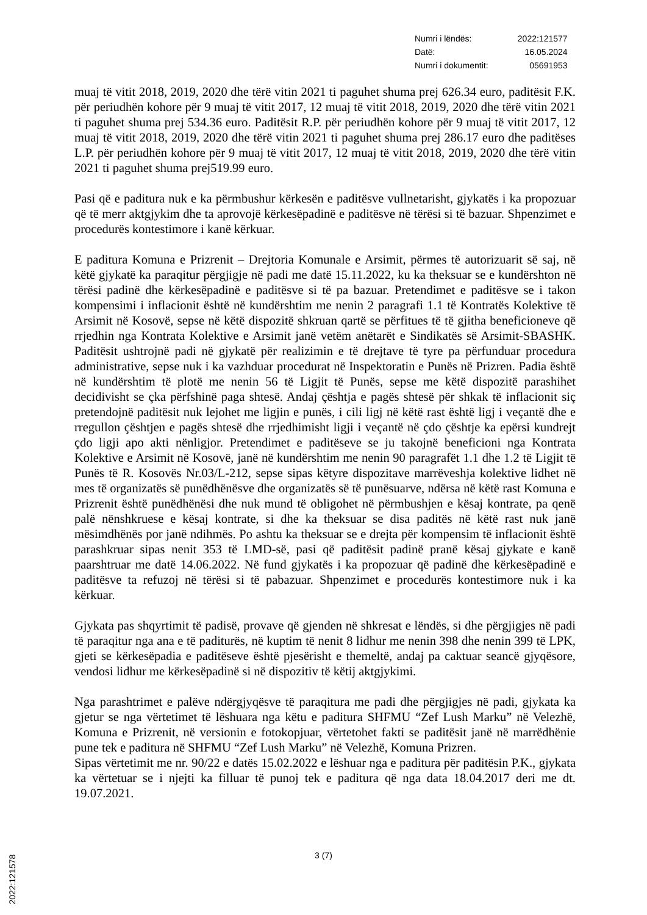| Numri i lëndës: | 2022:121577 |
| Datë: | 16.05.2024 |
| Numri i dokumentit: | 05691953 |
muaj të vitit 2018, 2019, 2020 dhe tërë vitin 2021 ti paguhet shuma prej 626.34 euro, paditësit F.K. për periudhën kohore për 9 muaj të vitit 2017, 12 muaj të vitit 2018, 2019, 2020 dhe tërë vitin 2021 ti paguhet shuma prej 534.36 euro. Paditësit R.P. për periudhën kohore për 9 muaj të vitit 2017, 12 muaj të vitit 2018, 2019, 2020 dhe tërë vitin 2021 ti paguhet shuma prej 286.17 euro dhe paditëses L.P. për periudhën kohore për 9 muaj të vitit 2017, 12 muaj të vitit 2018, 2019, 2020 dhe tërë vitin 2021 ti paguhet shuma prej519.99 euro.
Pasi që e paditura nuk e ka përmbushur kërkesën e paditësve vullnetarisht, gjykatës i ka propozuar që të merr aktgjykim dhe ta aprovojë kërkesëpadinë e paditësve në tërësi si të bazuar. Shpenzimet e procedurës kontestimore i kanë kërkuar.
E paditura Komuna e Prizrenit – Drejtoria Komunale e Arsimit, përmes të autorizuarit së saj, në këtë gjykatë ka paraqitur përgjigje në padi me datë 15.11.2022, ku ka theksuar se e kundërshton në tërësi padinë dhe kërkesëpadinë e paditësve si të pa bazuar. Pretendimet e paditësve se i takon kompensimi i inflacionit është në kundërshtim me nenin 2 paragrafi 1.1 të Kontratës Kolektive të Arsimit në Kosovë, sepse në këtë dispozitë shkruan qartë se përfitues të të gjitha beneficioneve që rrjedhin nga Kontrata Kolektive e Arsimit janë vetëm anëtarët e Sindikatës së Arsimit-SBASHK. Paditësit ushtrojnë padi në gjykatë për realizimin e të drejtave të tyre pa përfunduar procedura administrative, sepse nuk i ka vazhduar procedurat në Inspektoratin e Punës në Prizren. Padia është në kundërshtim të plotë me nenin 56 të Ligjit të Punës, sepse me këtë dispozitë parashihet decidivisht se çka përfshinë paga shtesë. Andaj çështja e pagës shtesë për shkak të inflacionit siç pretendojnë paditësit nuk lejohet me ligjin e punës, i cili ligj në këtë rast është ligj i veçantë dhe e rregullon çështjen e pagës shtesë dhe rrjedhimisht ligji i veçantë në çdo çështje ka epërsi kundrejt çdo ligji apo akti nënligjor. Pretendimet e paditëseve se ju takojnë beneficioni nga Kontrata Kolektive e Arsimit në Kosovë, janë në kundërshtim me nenin 90 paragrafët 1.1 dhe 1.2 të Ligjit të Punës të R. Kosovës Nr.03/L-212, sepse sipas këtyre dispozitave marrëveshja kolektive lidhet në mes të organizatës së punëdhënësve dhe organizatës së të punësuarve, ndërsa në këtë rast Komuna e Prizrenit është punëdhënësi dhe nuk mund të obligohet në përmbushjen e kësaj kontrate, pa qenë palë nënshkruese e kësaj kontrate, si dhe ka theksuar se disa paditës në këtë rast nuk janë mësimdhënës por janë ndihmës. Po ashtu ka theksuar se e drejta për kompensim të inflacionit është parashkruar sipas nenit 353 të LMD-së, pasi që paditësit padinë pranë kësaj gjykate e kanë paarshtruar me datë 14.06.2022. Në fund gjykatës i ka propozuar që padinë dhe kërkesëpadinë e paditësve ta refuzoj në tërësi si të pabazuar. Shpenzimet e procedurës kontestimore nuk i ka kërkuar.
Gjykata pas shqyrtimit të padisë, provave që gjenden në shkresat e lëndës, si dhe përgjigjes në padi të paraqitur nga ana e të paditurës, në kuptim të nenit 8 lidhur me nenin 398 dhe nenin 399 të LPK, gjeti se kërkesëpadia e paditëseve është pjesërisht e themeltë, andaj pa caktuar seancë gjyqësore, vendosi lidhur me kërkesëpadinë si në dispozitiv të këtij aktgjykimi.
Nga parashtrimet e palëve ndërgjyqësve të paraqitura me padi dhe përgjigjes në padi, gjykata ka gjetur se nga vërtetimet të lëshuara nga këtu e paditura SHFMU “Zef Lush Marku” në Velezhë, Komuna e Prizrenit, në versionin e fotokopjuar, vërtetohet fakti se paditësit janë në marrëdhënie pune tek e paditura në SHFMU “Zef Lush Marku” në Velezhë, Komuna Prizren.
Sipas vërtetimit me nr. 90/22 e datës 15.02.2022 e lëshuar nga e paditura për paditësin P.K., gjykata ka vërtetuar se i njejti ka filluar të punoj tek e paditura që nga data 18.04.2017 deri me dt. 19.07.2021.
3 (7)
2022:121578